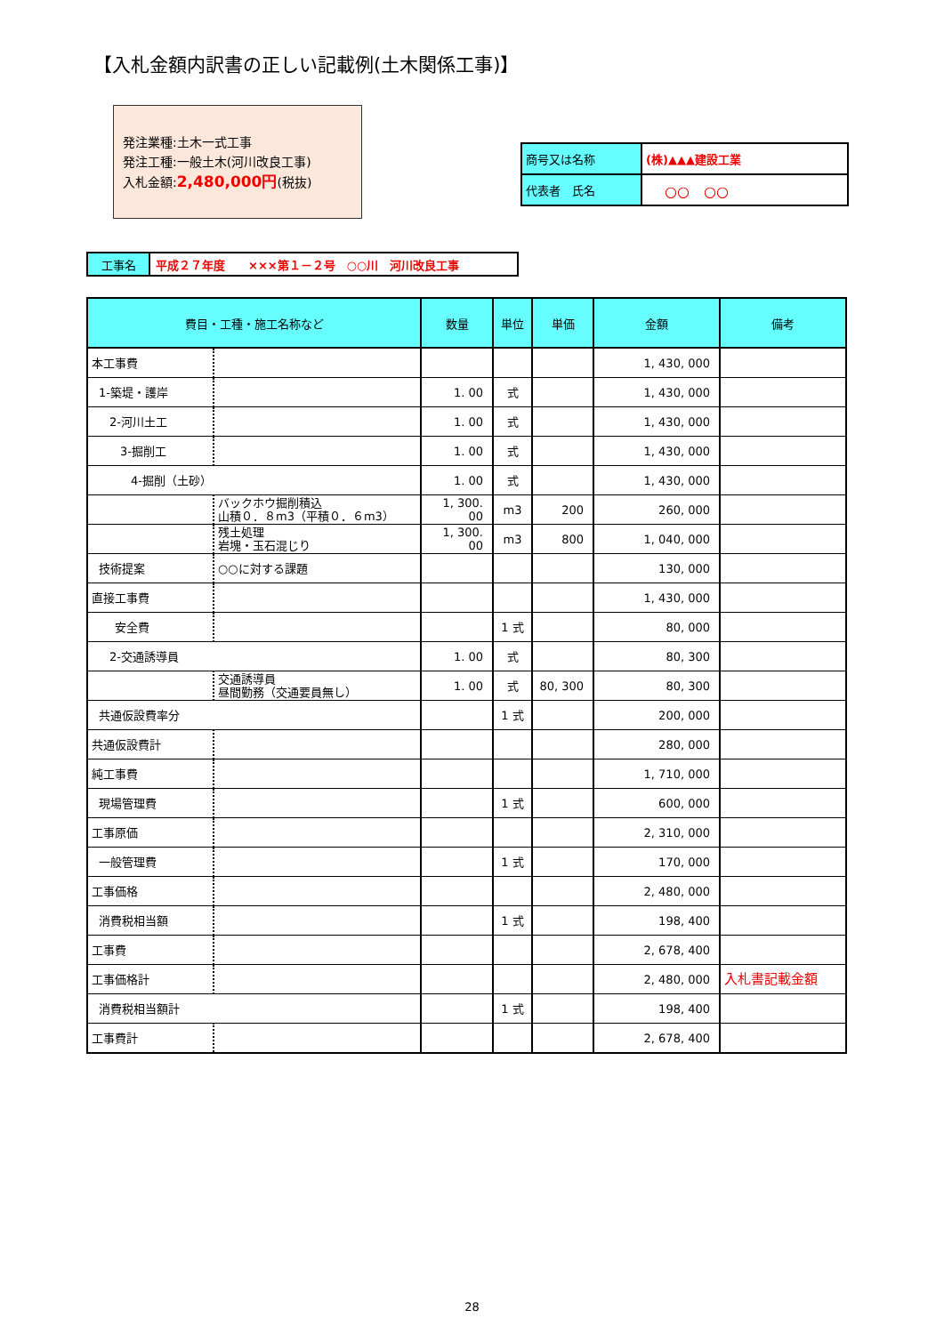【入札金額内訳書の正しい記載例(土木関係工事)】
発注業種:土木一式工事
発注工種:一般土木(河川改良工事)
入札金額:2,480,000円(税抜)
| 商号又は名称 | (株)▲▲▲建設工業 |
| 代表者 氏名 | ○○ ○○ |
| 工事名 | 平成２７年度 ×××第１－２号 ○○川 河川改良工事 |
| 費目・工種・施工名称など | | 数量 | 単位 | 単価 | 金額 | 備考 |
| --- | --- | --- | --- | --- | --- | --- |
| 本工事費 | | | | | 1, 430, 000 | |
| 1-築堤・護岸 | | 1. 00 | 式 | | 1, 430, 000 | |
| 2-河川土工 | | 1. 00 | 式 | | 1, 430, 000 | |
| 3-掘削工 | | 1. 00 | 式 | | 1, 430, 000 | |
| 4-掘削（土砂） | | 1. 00 | 式 | | 1, 430, 000 | |
| | バックホウ掘削積込 山積０．８m3（平積０．６m3） | 1, 300. 00 | m3 | 200 | 260, 000 | |
| | 残土処理 岩塊・玉石混じり | 1, 300. 00 | m3 | 800 | 1, 040, 000 | |
| 技術提案 | ○○に対する課題 | | | | 130, 000 | |
| 直接工事費 | | | | | 1, 430, 000 | |
| 安全費 | | | 1 式 | | 80, 000 | |
| 2-交通誘導員 | | 1. 00 | 式 | | 80, 300 | |
| | 交通誘導員 昼間勤務（交通要員無し） | 1. 00 | 式 | 80, 300 | 80, 300 | |
| 共通仮設費率分 | | | 1 式 | | 200, 000 | |
| 共通仮設費計 | | | | | 280, 000 | |
| 純工事費 | | | | | 1, 710, 000 | |
| 現場管理費 | | | 1 式 | | 600, 000 | |
| 工事原価 | | | | | 2, 310, 000 | |
| 一般管理費 | | | 1 式 | | 170, 000 | |
| 工事価格 | | | | | 2, 480, 000 | |
| 消費税相当額 | | | 1 式 | | 198, 400 | |
| 工事費 | | | | | 2, 678, 400 | |
| 工事価格計 | | | | | 2, 480, 000 | 入札書記載金額 |
| 消費税相当額計 | | | 1 式 | | 198, 400 | |
| 工事費計 | | | | | 2, 678, 400 | |
28